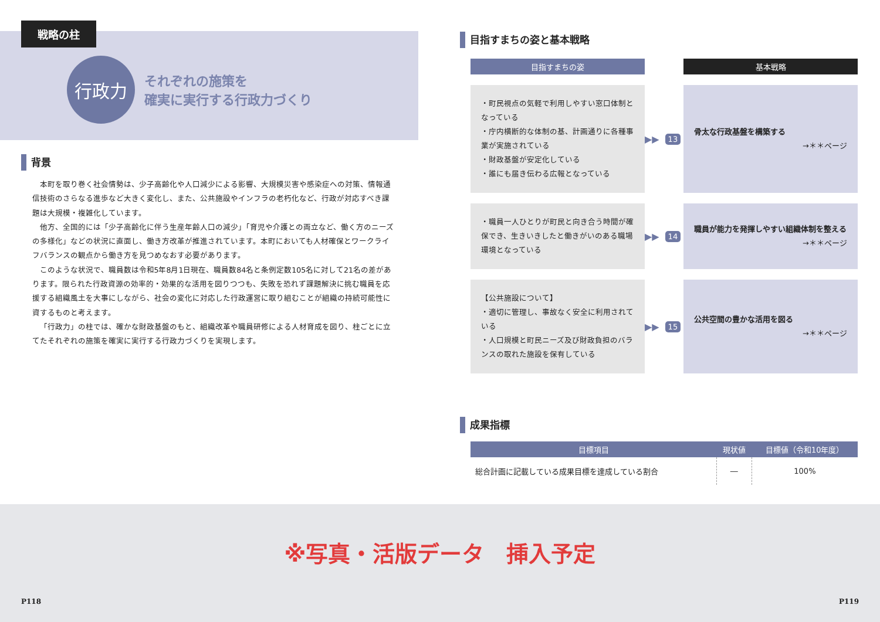戦略の柱
行政力
それぞれの施策を
確実に実行する行政力づくり
背景
本町を取り巻く社会情勢は、少子高齢化や人口減少による影響、大規模災害や感染症への対策、情報通信技術のさらなる進歩など大きく変化し、また、公共施設やインフラの老朽化など、行政が対応すべき課題は大規模・複雑化しています。
他方、全国的には「少子高齢化に伴う生産年齢人口の減少」「育児や介護との両立など、働く方のニーズの多様化」などの状況に直面し、働き方改革が推進されています。本町においても人材確保とワークライフバランスの観点から働き方を見つめなおす必要があります。
このような状況で、職員数は令和5年8月1日現在、職員数84名と条例定数105名に対して21名の差があります。限られた行政資源の効率的・効果的な活用を図りつつも、失敗を恐れず課題解決に挑む職員を応援する組織風土を大事にしながら、社会の変化に対応した行政運営に取り組むことが組織の持続可能性に資するものと考えます。
「行政力」の柱では、確かな財政基盤のもと、組織改革や職員研修による人材育成を図り、柱ごとに立てたそれぞれの施策を確実に実行する行政力づくりを実現します。
目指すまちの姿と基本戦略
目指すまちの姿
基本戦略
・町民視点の気軽で利用しやすい窓口体制となっている
・庁内横断的な体制の基、計画通りに各種事業が実施されている
・財政基盤が安定化している
・誰にも届き伝わる広報となっている
▶▶ 13
骨太な行政基盤を構築する
→＊＊ページ
・職員一人ひとりが町民と向き合う時間が確保でき、生きいきしたと働きがいのある職場環境となっている
▶▶ 14
職員が能力を発揮しやすい組織体制を整える
→＊＊ページ
【公共施設について】
・適切に管理し、事故なく安全に利用されている
・人口規模と町民ニーズ及び財政負担のバランスの取れた施設を保有している
▶▶ 15
公共空間の豊かな活用を図る
→＊＊ページ
成果指標
| 目標項目 | 現状値 | 目標値（令和10年度） |
| --- | --- | --- |
| 総合計画に記載している成果目標を達成している割合 | ― | 100% |
※写真・活版データ　挿入予定
P118 P119